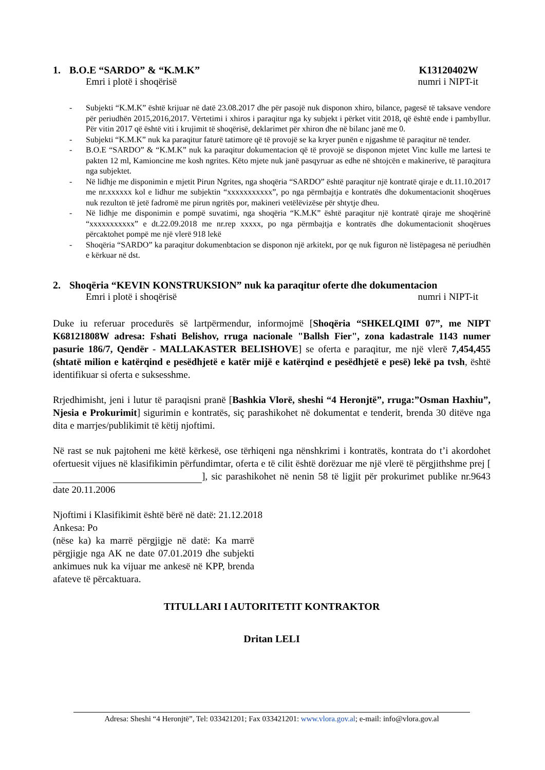1. B.O.E “SARDO” & “K.M.K” K13120402W
Emri i plotë i shoqërisë numri i NIPT-it
- Subjekti “K.M.K” është krijuar në datë 23.08.2017 dhe për pasojë nuk disponon xhiro, bilance, pagesë të taksave vendore për periudhën 2015,2016,2017. Vërtetimi i xhiros i paraqitur nga ky subjekt i përket vitit 2018, që është ende i pambyllur. Për vitin 2017 që është viti i krujimit të shoqërisë, deklarimet për xhiron dhe në bilanc janë me 0.
- Subjekti “K.M.K” nuk ka paraqitur faturë tatimore që të provojë se ka kryer punën e njgashme të paraqitur në tender.
- B.O.E “SARDO” & “K.M.K” nuk ka paraqitur dokumentacion që të provojë se disponon mjetet Vinc kulle me lartesi te pakten 12 ml, Kamioncine me kosh ngrites. Këto mjete nuk janë pasqyruar as edhe në shtojcën e makinerive, të paraqitura nga subjektet.
- Në lidhje me disponimin e mjetit Pirun Ngrites, nga shoqëria “SARDO” është paraqitur një kontratë qiraje e dt.11.10.2017 me nr.xxxxxx kol e lidhur me subjektin “xxxxxxxxxxx”, po nga përmbajtja e kontratës dhe dokumentacionit shoqërues nuk rezulton të jetë fadromë me pirun ngritës por, makineri vetëlëvizëse për shtytje dheu.
- Në lidhje me disponimin e pompë suvatimi, nga shoqëria “K.M.K” është paraqitur një kontratë qiraje me shoqërinë “xxxxxxxxxxx” e dt.22.09.2018 me nr.rep xxxxx, po nga përmbajtja e kontratës dhe dokumentacionit shoqërues përcaktohet pompë me një vlerë 918 lekë
- Shoqëria “SARDO” ka paraqitur dokumenbtacion se disponon një arkitekt, por qe nuk figuron në listëpagesa në periudhën e kërkuar në dst.
2. Shoqëria “KEVIN KONSTRUKSION” nuk ka paraqitur oferte dhe dokumentacion
Emri i plotë i shoqërisë numri i NIPT-it
Duke iu referuar procedurës së lartpërmendur, informojmë [Shoqëria “SHKELQIMI 07”, me NIPT K68121808W adresa: Fshati Belishov, rruga nacionale "Ballsh Fier", zona kadastrale 1143 numer pasurie 186/7, Qendër - MALLAKASTER BELISHOVE] se oferta e paraqitur, me një vlerë 7,454,455 (shtatë milion e katërqind e pesëdhjetë e katër mijë e katërqind e pesëdhjetë e pesë) lekë pa tvsh, është identifikuar si oferta e suksesshme.
Rrjedhimisht, jeni i lutur të paraqisni pranë [Bashkia Vlorë, sheshi “4 Heronjtë”, rruga:”Osman Haxhiu”, Njesia e Prokurimit] sigurimin e kontratës, siç parashikohet në dokumentat e tenderit, brenda 30 ditëve nga dita e marrjes/publikimit të këtij njoftimi.
Në rast se nuk pajtoheni me këtë kërkesë, ose tërhiqeni nga nënshkrimi i kontratës, kontrata do t’i akordohet ofertuesit vijues në klasifikimin përfundimtar, oferta e të cilit është dorëzuar me një vlerë të përgjithshme prej [ ], sic parashikohet në nenin 58 të ligjit për prokurimet publike nr.9643 date 20.11.2006
Njoftimi i Klasifikimit është bërë në datë: 21.12.2018
Ankesa: Po
(nëse ka) ka marrë përgjigje në datë: Ka marrë përgjigje nga AK ne date 07.01.2019 dhe subjekti ankimues nuk ka vijuar me ankesë në KPP, brenda afateve të përcaktuara.
TITULLARI I AUTORITETIT KONTRAKTOR
Dritan LELI
Adresa: Sheshi “4 Heronjtë”, Tel: 033421201; Fax 033421201: www.vlora.gov.al; e-mail: info@vlora.gov.al